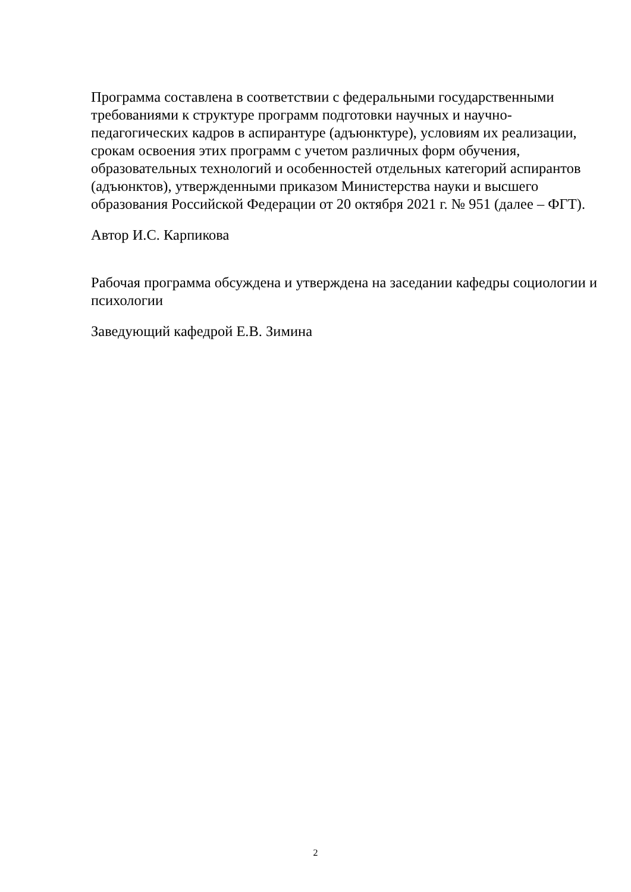Программа составлена в соответствии с федеральными государственными требованиями к структуре программ подготовки научных и научно-педагогических кадров в аспирантуре (адъюнктуре), условиям их реализации, срокам освоения этих программ с учетом различных форм обучения, образовательных технологий и особенностей отдельных категорий аспирантов (адъюнктов), утвержденными приказом Министерства науки и высшего образования Российской Федерации от 20 октября 2021 г. № 951 (далее – ФГТ).
Автор И.С. Карпикова
Рабочая программа обсуждена и утверждена на заседании кафедры социологии и психологии
Заведующий кафедрой Е.В. Зимина
2